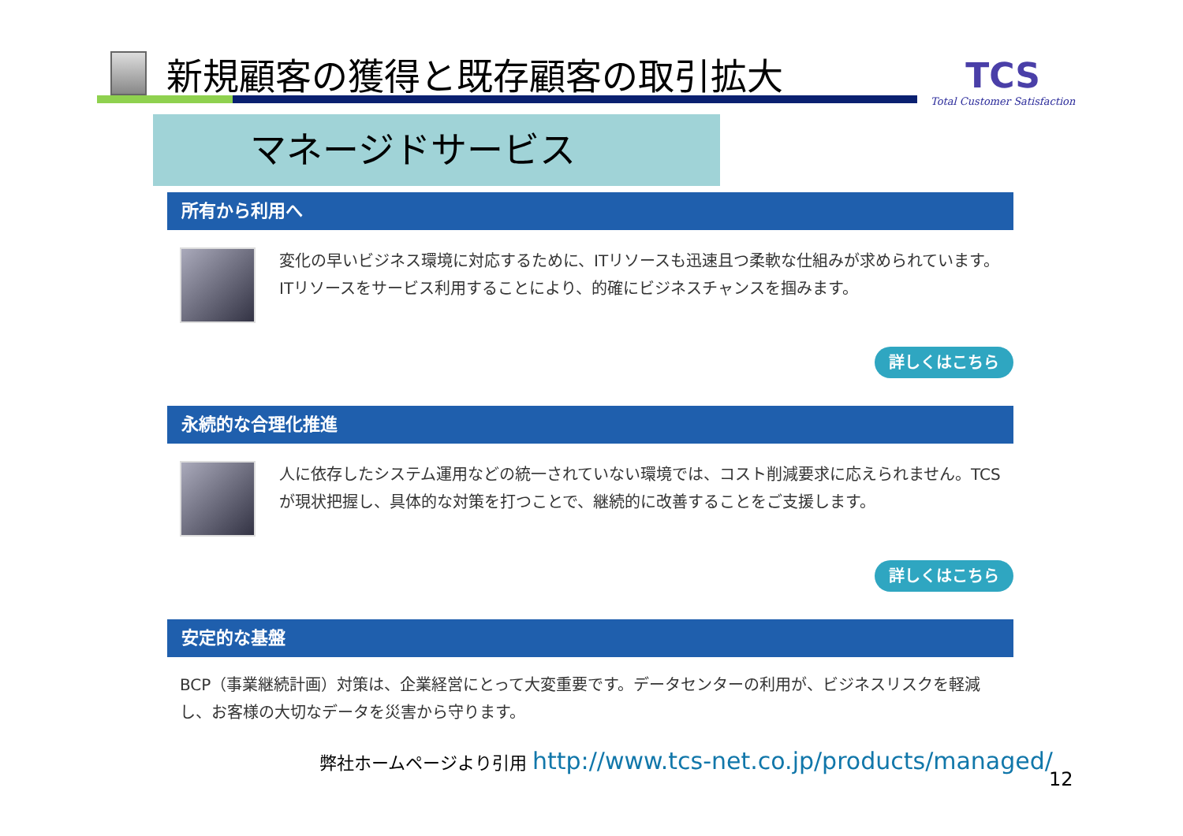新規顧客の獲得と既存顧客の取引拡大
TCS
Total Customer Satisfaction
マネージドサービス
所有から利用へ
変化の早いビジネス環境に対応するために、ITリソースも迅速且つ柔軟な仕組みが求められています。ITリソースをサービス利用することにより、的確にビジネスチャンスを掴みます。
詳しくはこちら
永続的な合理化推進
人に依存したシステム運用などの統一されていない環境では、コスト削減要求に応えられません。TCSが現状把握し、具体的な対策を打つことで、継続的に改善することをご支援します。
詳しくはこちら
安定的な基盤
BCP（事業継続計画）対策は、企業経営にとって大変重要です。データセンターの利用が、ビジネスリスクを軽減し、お客様の大切なデータを災害から守ります。
弊社ホームページより引用 http://www.tcs-net.co.jp/products/managed/
12